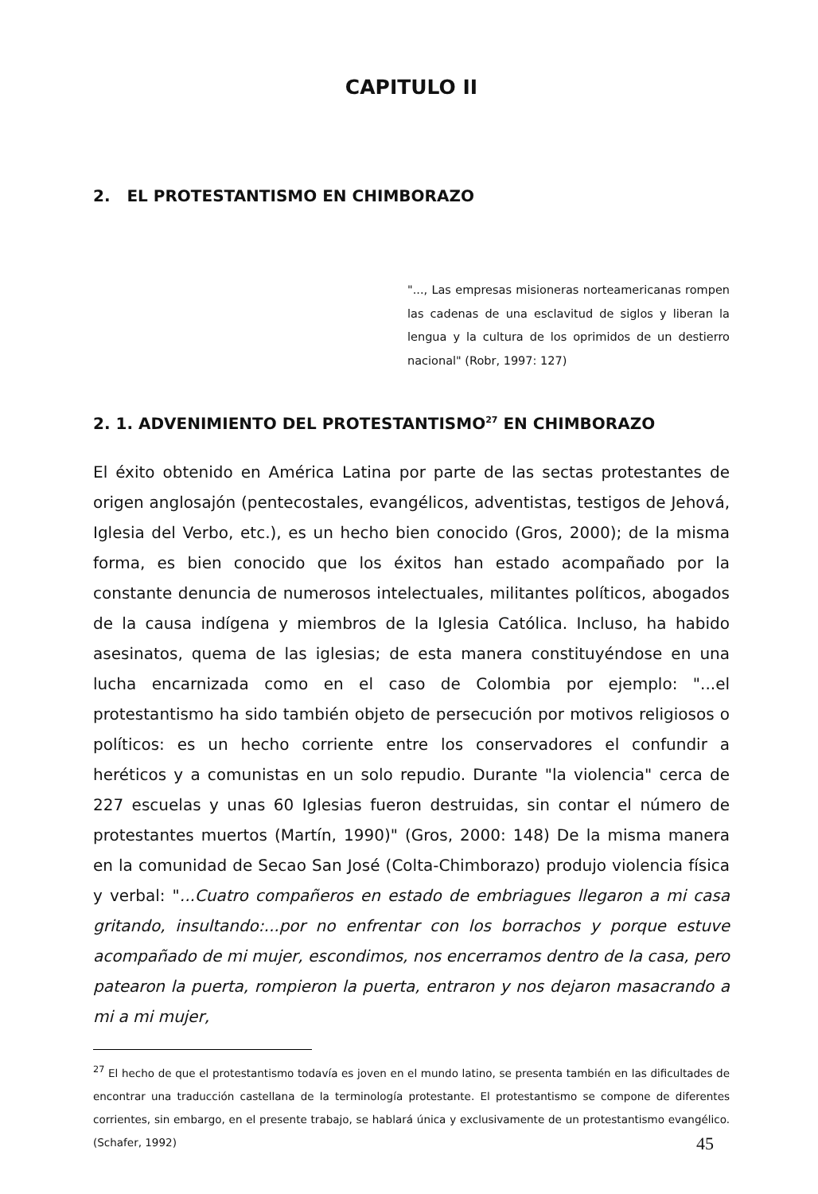CAPITULO II
2. EL PROTESTANTISMO EN CHIMBORAZO
"..., Las empresas misioneras norteamericanas rompen las cadenas de una esclavitud de siglos y liberan la lengua y la cultura de los oprimidos de un destierro nacional" (Robr, 1997: 127)
2. 1. ADVENIMIENTO DEL PROTESTANTISMO<sup>27</sup> EN CHIMBORAZO
El éxito obtenido en América Latina por parte de las sectas protestantes de origen anglosajón (pentecostales, evangélicos, adventistas, testigos de Jehová, Iglesia del Verbo, etc.), es un hecho bien conocido (Gros, 2000); de la misma forma, es bien conocido que los éxitos han estado acompañado por la constante denuncia de numerosos intelectuales, militantes políticos, abogados de la causa indígena y miembros de la Iglesia Católica. Incluso, ha habido asesinatos, quema de las iglesias; de esta manera constituyéndose en una lucha encarnizada como en el caso de Colombia por ejemplo: "...el protestantismo ha sido también objeto de persecución por motivos religiosos o políticos: es un hecho corriente entre los conservadores el confundir a heréticos y a comunistas en un solo repudio. Durante "la violencia" cerca de 227 escuelas y unas 60 Iglesias fueron destruidas, sin contar el número de protestantes muertos (Martín, 1990)" (Gros, 2000: 148) De la misma manera en la comunidad de Secao San José (Colta-Chimborazo) produjo violencia física y verbal: "...Cuatro compañeros en estado de embriagues llegaron a mi casa gritando, insultando:...por no enfrentar con los borrachos y porque estuve acompañado de mi mujer, escondimos, nos encerramos dentro de la casa, pero patearon la puerta, rompieron la puerta, entraron y nos dejaron masacrando a mi a mi mujer,
<sup>27</sup> El hecho de que el protestantismo todavía es joven en el mundo latino, se presenta también en las dificultades de encontrar una traducción castellana de la terminología protestante. El protestantismo se compone de diferentes corrientes, sin embargo, en el presente trabajo, se hablará única y exclusivamente de un protestantismo evangélico. (Schafer, 1992)
45